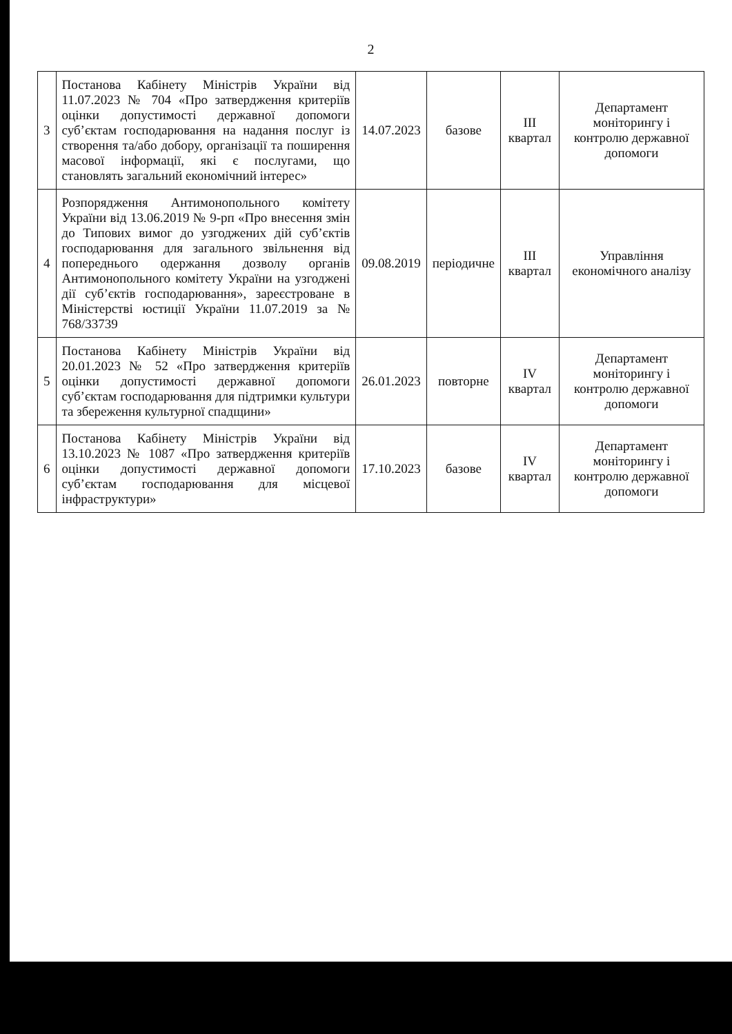2
| 3 | Постанова Кабінету Міністрів України від 11.07.2023 № 704 «Про затвердження критеріїв оцінки допустимості державної допомоги суб’єктам господарювання на надання послуг із створення та/або добору, організації та поширення масової інформації, які є послугами, що становлять загальний економічний інтерес» | 14.07.2023 | базове | III квартал | Департамент моніторингу і контролю державної допомоги |
| 4 | Розпорядження Антимонопольного комітету України від 13.06.2019 № 9-рп «Про внесення змін до Типових вимог до узгоджених дій суб’єктів господарювання для загального звільнення від попереднього одержання дозволу органів Антимонопольного комітету України на узгоджені дії суб’єктів господарювання», зареєстроване в Міністерстві юстиції України 11.07.2019 за № 768/33739 | 09.08.2019 | періодичне | III квартал | Управління економічного аналізу |
| 5 | Постанова Кабінету Міністрів України від 20.01.2023 № 52 «Про затвердження критеріїв оцінки допустимості державної допомоги суб’єктам господарювання для підтримки культури та збереження культурної спадщини» | 26.01.2023 | повторне | IV квартал | Департамент моніторингу і контролю державної допомоги |
| 6 | Постанова Кабінету Міністрів України від 13.10.2023 № 1087 «Про затвердження критеріїв оцінки допустимості державної допомоги суб’єктам господарювання для місцевої інфраструктури» | 17.10.2023 | базове | IV квартал | Департамент моніторингу і контролю державної допомоги |